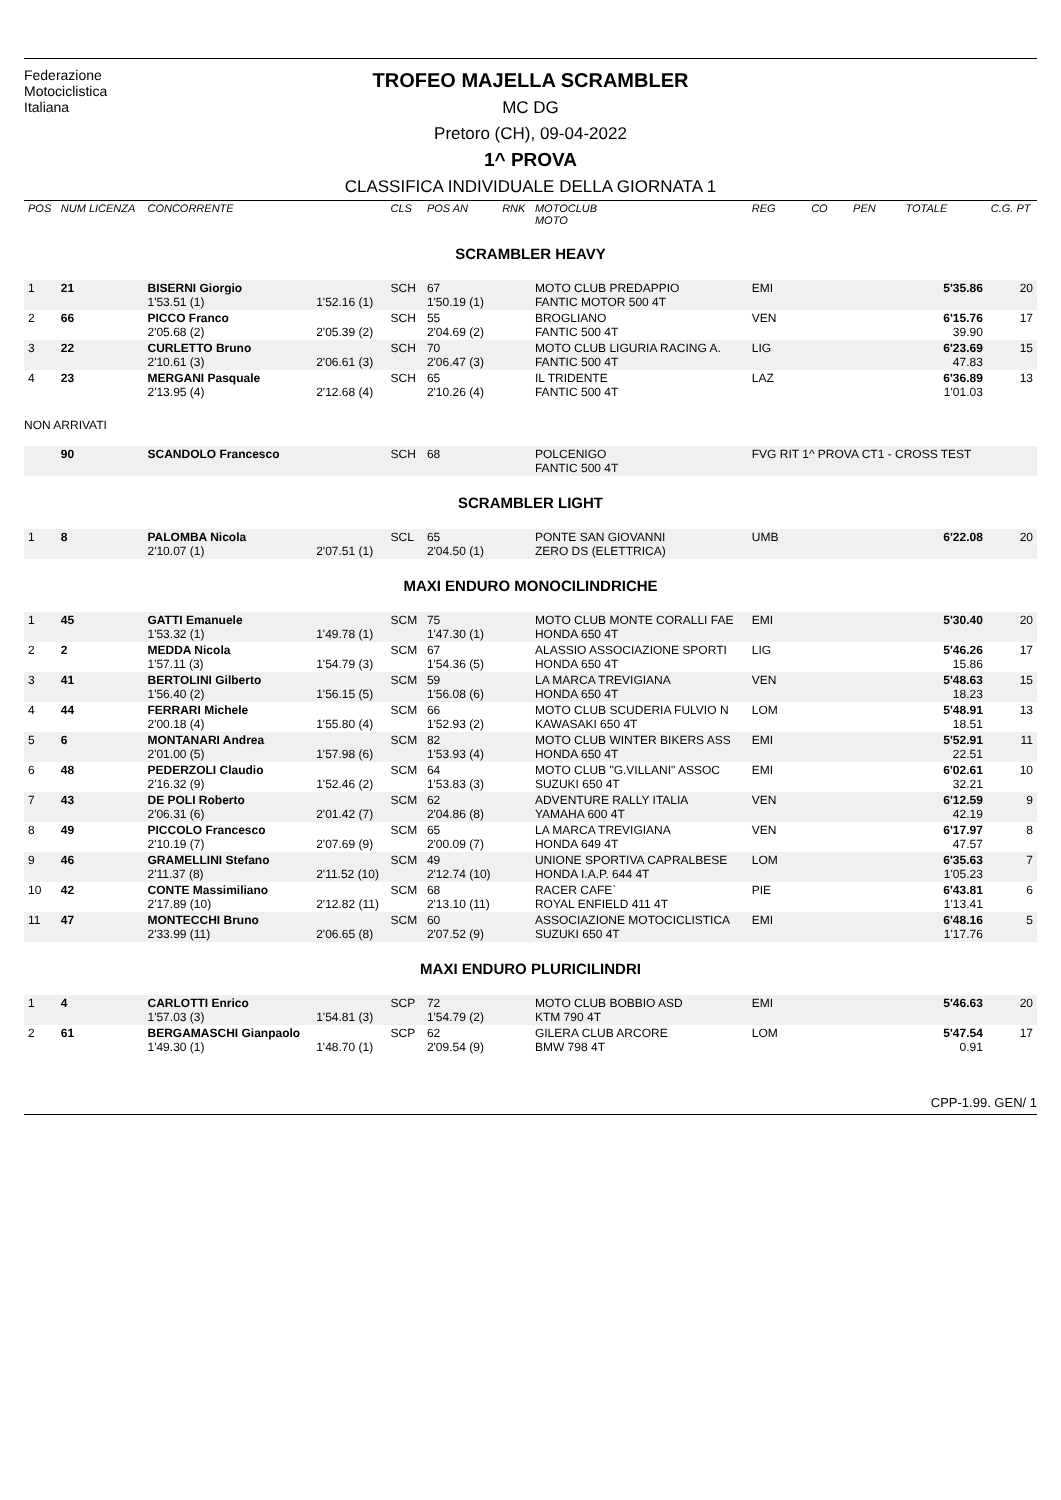Federazione
Motociclistica
Italiana
TROFEO MAJELLA SCRAMBLER
MC DG
Pretoro (CH), 09-04-2022
1^ PROVA
CLASSIFICA INDIVIDUALE DELLA GIORNATA 1
| POS | NUM LICENZA | CONCORRENTE | | CLS | POS AN | RNK | MOTOCLUB MOTO | REG | CO | PEN | TOTALE | C.G. PT |
| --- | --- | --- | --- | --- | --- | --- | --- | --- | --- | --- | --- | --- |
| SCRAMBLER HEAVY | | | | | | | | | | | | |
| 1 | 21 | BISERNI Giorgio 1'53.51 (1) | 1'52.16 (1) | SCH | 67 1'50.19 (1) | | MOTO CLUB PREDAPPIO FANTIC MOTOR 500 4T | EMI | | | 5'35.86 | 20 |
| 2 | 66 | PICCO Franco 2'05.68 (2) | 2'05.39 (2) | SCH | 55 2'04.69 (2) | | BROGLIANO FANTIC 500 4T | VEN | | | 6'15.76 39.90 | 17 |
| 3 | 22 | CURLETTO Bruno 2'10.61 (3) | 2'06.61 (3) | SCH | 70 2'06.47 (3) | | MOTO CLUB LIGURIA RACING A. FANTIC 500 4T | LIG | | | 6'23.69 47.83 | 15 |
| 4 | 23 | MERGANI Pasquale 2'13.95 (4) | 2'12.68 (4) | SCH | 65 2'10.26 (4) | | IL TRIDENTE FANTIC 500 4T | LAZ | | | 6'36.89 1'01.03 | 13 |
| NON ARRIVATI | | | | | | | | | | | | |
| | 90 | SCANDOLO Francesco | | SCH | 68 | | POLCENIGO FANTIC 500 4T | FVG RIT 1^ PROVA CT1 - CROSS TEST | | | | |
| SCRAMBLER LIGHT | | | | | | | | | | | | |
| 1 | 8 | PALOMBA Nicola 2'10.07 (1) | 2'07.51 (1) | SCL | 65 2'04.50 (1) | | PONTE SAN GIOVANNI ZERO DS (ELETTRICA) | UMB | | | 6'22.08 | 20 |
| MAXI ENDURO MONOCILINDRICHE | | | | | | | | | | | | |
| 1 | 45 | GATTI Emanuele 1'53.32 (1) | 1'49.78 (1) | SCM | 75 1'47.30 (1) | | MOTO CLUB MONTE CORALLI FAE HONDA 650 4T | EMI | | | 5'30.40 | 20 |
| 2 | 2 | MEDDA Nicola 1'57.11 (3) | 1'54.79 (3) | SCM | 67 1'54.36 (5) | | ALASSIO ASSOCIAZIONE SPORTI HONDA 650 4T | LIG | | | 5'46.26 15.86 | 17 |
| 3 | 41 | BERTOLINI Gilberto 1'56.40 (2) | 1'56.15 (5) | SCM | 59 1'56.08 (6) | | LA MARCA TREVIGIANA HONDA 650 4T | VEN | | | 5'48.63 18.23 | 15 |
| 4 | 44 | FERRARI Michele 2'00.18 (4) | 1'55.80 (4) | SCM | 66 1'52.93 (2) | | MOTO CLUB SCUDERIA FULVIO N KAWASAKI 650 4T | LOM | | | 5'48.91 18.51 | 13 |
| 5 | 6 | MONTANARI Andrea 2'01.00 (5) | 1'57.98 (6) | SCM | 82 1'53.93 (4) | | MOTO CLUB WINTER BIKERS ASS HONDA 650 4T | EMI | | | 5'52.91 22.51 | 11 |
| 6 | 48 | PEDERZOLI Claudio 2'16.32 (9) | 1'52.46 (2) | SCM | 64 1'53.83 (3) | | MOTO CLUB "G.VILLANI" ASSOC SUZUKI 650 4T | EMI | | | 6'02.61 32.21 | 10 |
| 7 | 43 | DE POLI Roberto 2'06.31 (6) | 2'01.42 (7) | SCM | 62 2'04.86 (8) | | ADVENTURE RALLY ITALIA YAMAHA 600 4T | VEN | | | 6'12.59 42.19 | 9 |
| 8 | 49 | PICCOLO Francesco 2'10.19 (7) | 2'07.69 (9) | SCM | 65 2'00.09 (7) | | LA MARCA TREVIGIANA HONDA 649 4T | VEN | | | 6'17.97 47.57 | 8 |
| 9 | 46 | GRAMELLINI Stefano 2'11.37 (8) | 2'11.52 (10) | SCM | 49 2'12.74 (10) | | UNIONE SPORTIVA CAPRALBESE HONDA I.A.P. 644 4T | LOM | | | 6'35.63 1'05.23 | 7 |
| 10 | 42 | CONTE Massimiliano 2'17.89 (10) | 2'12.82 (11) | SCM | 68 2'13.10 (11) | | RACER CAFE` ROYAL ENFIELD 411 4T | PIE | | | 6'43.81 1'13.41 | 6 |
| 11 | 47 | MONTECCHI Bruno 2'33.99 (11) | 2'06.65 (8) | SCM | 60 2'07.52 (9) | | ASSOCIAZIONE MOTOCICLISTICA SUZUKI 650 4T | EMI | | | 6'48.16 1'17.76 | 5 |
| MAXI ENDURO PLURICILINDRI | | | | | | | | | | | | |
| 1 | 4 | CARLOTTI Enrico 1'57.03 (3) | 1'54.81 (3) | SCP | 72 1'54.79 (2) | | MOTO CLUB BOBBIO ASD KTM 790 4T | EMI | | | 5'46.63 | 20 |
| 2 | 61 | BERGAMASCHI Gianpaolo 1'49.30 (1) | 1'48.70 (1) | SCP | 62 2'09.54 (9) | | GILERA CLUB ARCORE BMW 798 4T | LOM | | | 5'47.54 0.91 | 17 |
CPP-1.99. GEN/ 1